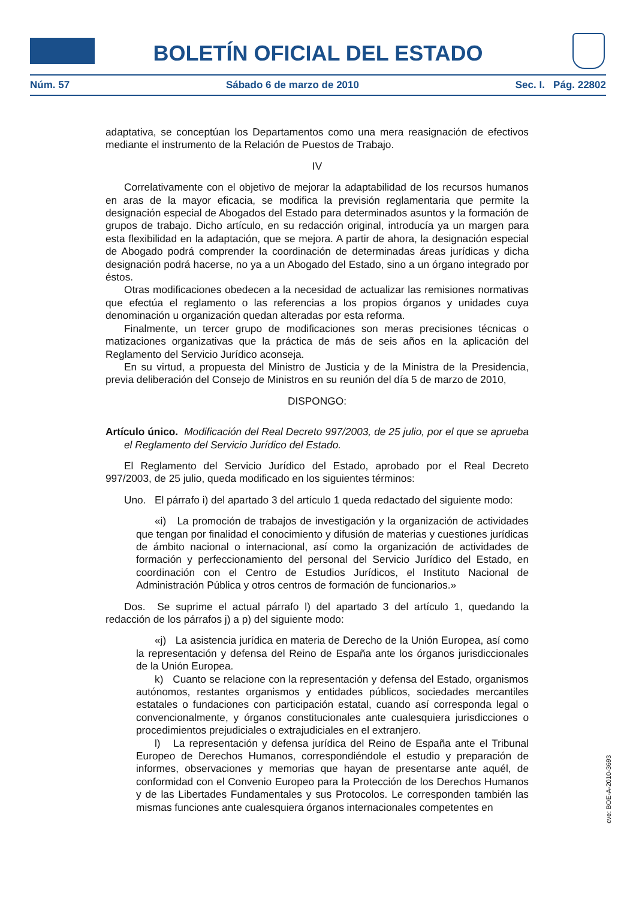BOLETÍN OFICIAL DEL ESTADO
Núm. 57 Sábado 6 de marzo de 2010 Sec. I. Pág. 22802
adaptativa, se conceptúan los Departamentos como una mera reasignación de efectivos mediante el instrumento de la Relación de Puestos de Trabajo.
IV
Correlativamente con el objetivo de mejorar la adaptabilidad de los recursos humanos en aras de la mayor eficacia, se modifica la previsión reglamentaria que permite la designación especial de Abogados del Estado para determinados asuntos y la formación de grupos de trabajo. Dicho artículo, en su redacción original, introducía ya un margen para esta flexibilidad en la adaptación, que se mejora. A partir de ahora, la designación especial de Abogado podrá comprender la coordinación de determinadas áreas jurídicas y dicha designación podrá hacerse, no ya a un Abogado del Estado, sino a un órgano integrado por éstos.
Otras modificaciones obedecen a la necesidad de actualizar las remisiones normativas que efectúa el reglamento o las referencias a los propios órganos y unidades cuya denominación u organización quedan alteradas por esta reforma.
Finalmente, un tercer grupo de modificaciones son meras precisiones técnicas o matizaciones organizativas que la práctica de más de seis años en la aplicación del Reglamento del Servicio Jurídico aconseja.
En su virtud, a propuesta del Ministro de Justicia y de la Ministra de la Presidencia, previa deliberación del Consejo de Ministros en su reunión del día 5 de marzo de 2010,
DISPONGO:
Artículo único. Modificación del Real Decreto 997/2003, de 25 julio, por el que se aprueba el Reglamento del Servicio Jurídico del Estado.
El Reglamento del Servicio Jurídico del Estado, aprobado por el Real Decreto 997/2003, de 25 julio, queda modificado en los siguientes términos:
Uno. El párrafo i) del apartado 3 del artículo 1 queda redactado del siguiente modo:
«i) La promoción de trabajos de investigación y la organización de actividades que tengan por finalidad el conocimiento y difusión de materias y cuestiones jurídicas de ámbito nacional o internacional, así como la organización de actividades de formación y perfeccionamiento del personal del Servicio Jurídico del Estado, en coordinación con el Centro de Estudios Jurídicos, el Instituto Nacional de Administración Pública y otros centros de formación de funcionarios.»
Dos. Se suprime el actual párrafo l) del apartado 3 del artículo 1, quedando la redacción de los párrafos j) a p) del siguiente modo:
«j) La asistencia jurídica en materia de Derecho de la Unión Europea, así como la representación y defensa del Reino de España ante los órganos jurisdiccionales de la Unión Europea.
k) Cuanto se relacione con la representación y defensa del Estado, organismos autónomos, restantes organismos y entidades públicos, sociedades mercantiles estatales o fundaciones con participación estatal, cuando así corresponda legal o convencionalmente, y órganos constitucionales ante cualesquiera jurisdicciones o procedimientos prejudiciales o extrajudiciales en el extranjero.
l) La representación y defensa jurídica del Reino de España ante el Tribunal Europeo de Derechos Humanos, correspondiéndole el estudio y preparación de informes, observaciones y memorias que hayan de presentarse ante aquél, de conformidad con el Convenio Europeo para la Protección de los Derechos Humanos y de las Libertades Fundamentales y sus Protocolos. Le corresponden también las mismas funciones ante cualesquiera órganos internacionales competentes en
cve: BOE-A-2010-3693